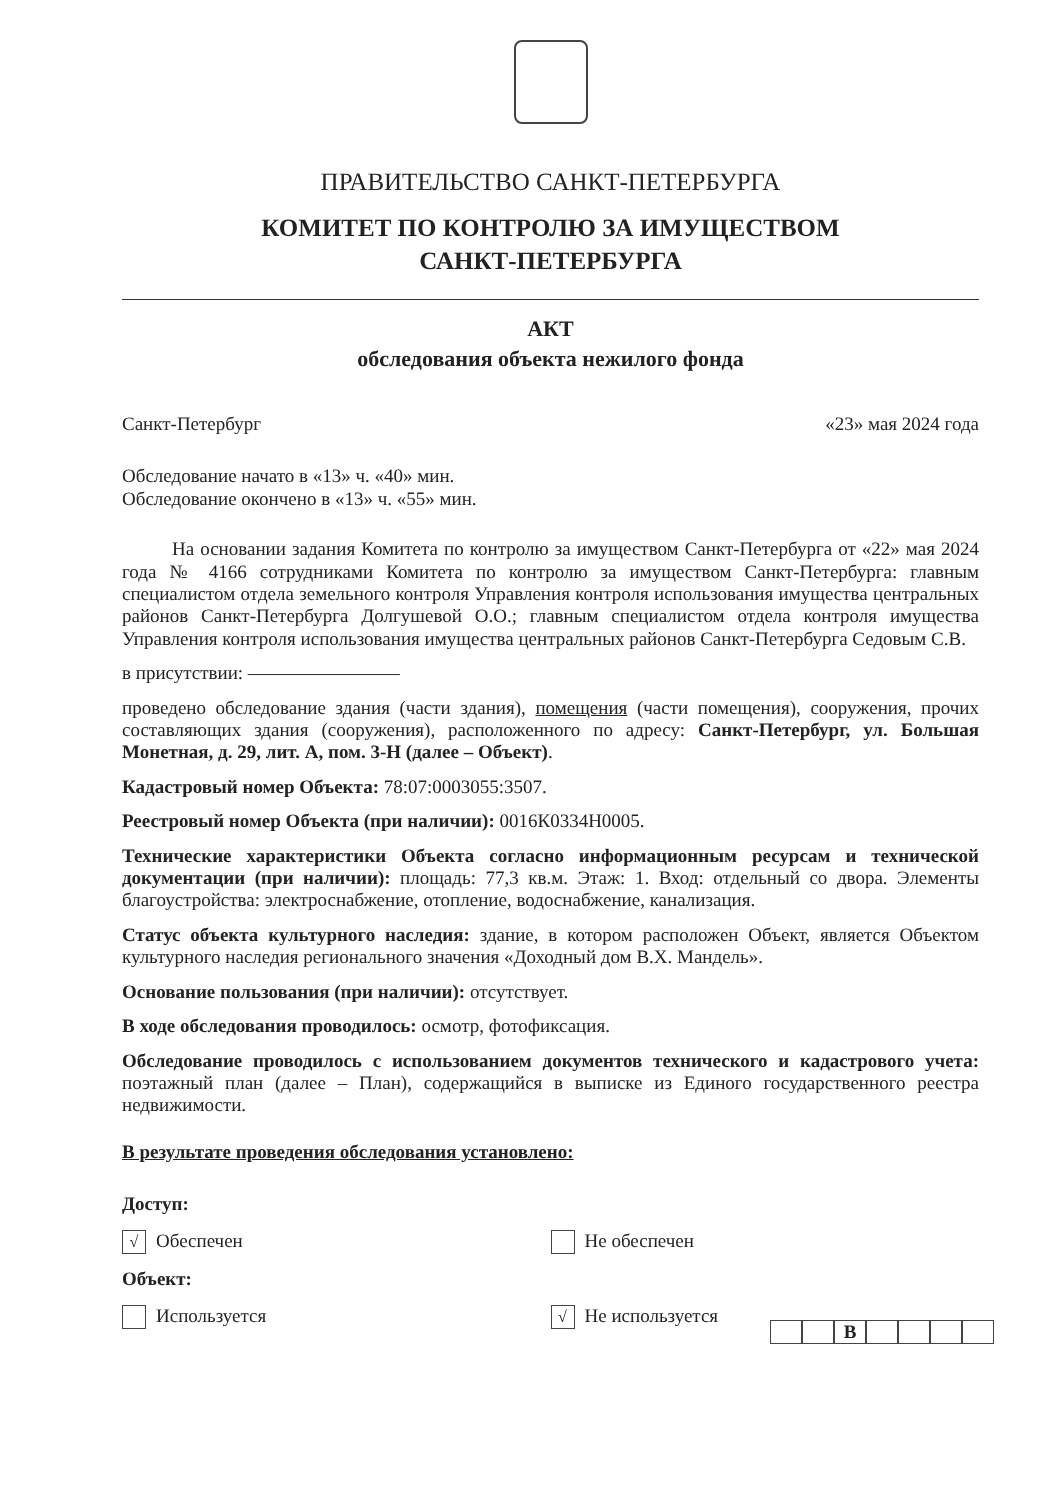ПРАВИТЕЛЬСТВО САНКТ-ПЕТЕРБУРГА
КОМИТЕТ ПО КОНТРОЛЮ ЗА ИМУЩЕСТВОМ
САНКТ-ПЕТЕРБУРГА
АКТ
обследования объекта нежилого фонда
Санкт-Петербург «23» мая 2024 года
Обследование начато в «13» ч. «40» мин.
Обследование окончено в «13» ч. «55» мин.
На основании задания Комитета по контролю за имуществом Санкт-Петербурга от «22» мая 2024 года № 4166 сотрудниками Комитета по контролю за имуществом Санкт-Петербурга: главным специалистом отдела земельного контроля Управления контроля использования имущества центральных районов Санкт-Петербурга Долгушевой О.О.; главным специалистом отдела контроля имущества Управления контроля использования имущества центральных районов Санкт-Петербурга Седовым С.В.
в присутствии: ————————
проведено обследование здания (части здания), помещения (части помещения), сооружения, прочих составляющих здания (сооружения), расположенного по адресу: Санкт-Петербург, ул. Большая Монетная, д. 29, лит. А, пом. 3-Н (далее – Объект).
Кадастровый номер Объекта: 78:07:0003055:3507.
Реестровый номер Объекта (при наличии): 0016К0334Н0005.
Технические характеристики Объекта согласно информационным ресурсам и технической документации (при наличии): площадь: 77,3 кв.м. Этаж: 1. Вход: отдельный со двора. Элементы благоустройства: электроснабжение, отопление, водоснабжение, канализация.
Статус объекта культурного наследия: здание, в котором расположен Объект, является Объектом культурного наследия регионального значения «Доходный дом В.Х. Мандель».
Основание пользования (при наличии): отсутствует.
В ходе обследования проводилось: осмотр, фотофиксация.
Обследование проводилось с использованием документов технического и кадастрового учета: поэтажный план (далее – План), содержащийся в выписке из Единого государственного реестра недвижимости.
В результате проведения обследования установлено:
Доступ:
√ Обеспечен Не обеспечен
Объект:
Используется
√ Не используется
В